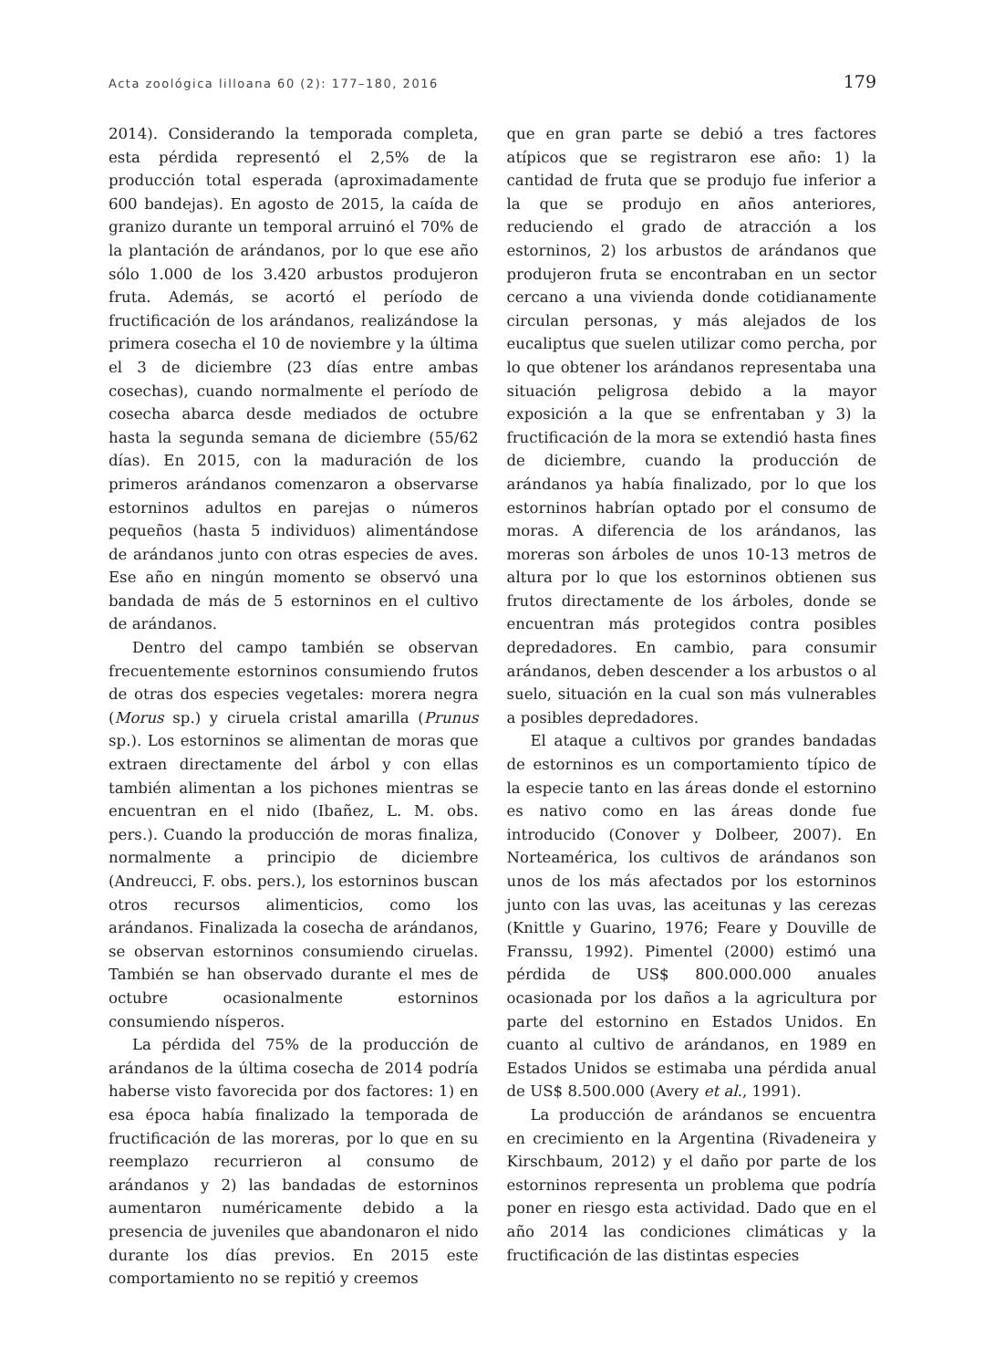Acta zoológica lilloana 60 (2): 177–180, 2016 179
2014). Considerando la temporada completa, esta pérdida representó el 2,5% de la producción total esperada (aproximadamente 600 bandejas). En agosto de 2015, la caída de granizo durante un temporal arruinó el 70% de la plantación de arándanos, por lo que ese año sólo 1.000 de los 3.420 arbustos produjeron fruta. Además, se acortó el período de fructificación de los arándanos, realizándose la primera cosecha el 10 de noviembre y la última el 3 de diciembre (23 días entre ambas cosechas), cuando normalmente el período de cosecha abarca desde mediados de octubre hasta la segunda semana de diciembre (55/62 días). En 2015, con la maduración de los primeros arándanos comenzaron a observarse estorninos adultos en parejas o números pequeños (hasta 5 individuos) alimentándose de arándanos junto con otras especies de aves. Ese año en ningún momento se observó una bandada de más de 5 estorninos en el cultivo de arándanos.
Dentro del campo también se observan frecuentemente estorninos consumiendo frutos de otras dos especies vegetales: morera negra (Morus sp.) y ciruela cristal amarilla (Prunus sp.). Los estorninos se alimentan de moras que extraen directamente del árbol y con ellas también alimentan a los pichones mientras se encuentran en el nido (Ibañez, L. M. obs. pers.). Cuando la producción de moras finaliza, normalmente a principio de diciembre (Andreucci, F. obs. pers.), los estorninos buscan otros recursos alimenticios, como los arándanos. Finalizada la cosecha de arándanos, se observan estorninos consumiendo ciruelas. También se han observado durante el mes de octubre ocasionalmente estorninos consumiendo nísperos.
La pérdida del 75% de la producción de arándanos de la última cosecha de 2014 podría haberse visto favorecida por dos factores: 1) en esa época había finalizado la temporada de fructificación de las moreras, por lo que en su reemplazo recurrieron al consumo de arándanos y 2) las bandadas de estorninos aumentaron numéricamente debido a la presencia de juveniles que abandonaron el nido durante los días previos. En 2015 este comportamiento no se repitió y creemos
que en gran parte se debió a tres factores atípicos que se registraron ese año: 1) la cantidad de fruta que se produjo fue inferior a la que se produjo en años anteriores, reduciendo el grado de atracción a los estorninos, 2) los arbustos de arándanos que produjeron fruta se encontraban en un sector cercano a una vivienda donde cotidianamente circulan personas, y más alejados de los eucaliptus que suelen utilizar como percha, por lo que obtener los arándanos representaba una situación peligrosa debido a la mayor exposición a la que se enfrentaban y 3) la fructificación de la mora se extendió hasta fines de diciembre, cuando la producción de arándanos ya había finalizado, por lo que los estorninos habrían optado por el consumo de moras. A diferencia de los arándanos, las moreras son árboles de unos 10-13 metros de altura por lo que los estorninos obtienen sus frutos directamente de los árboles, donde se encuentran más protegidos contra posibles depredadores. En cambio, para consumir arándanos, deben descender a los arbustos o al suelo, situación en la cual son más vulnerables a posibles depredadores.
El ataque a cultivos por grandes bandadas de estorninos es un comportamiento típico de la especie tanto en las áreas donde el estornino es nativo como en las áreas donde fue introducido (Conover y Dolbeer, 2007). En Norteamérica, los cultivos de arándanos son unos de los más afectados por los estorninos junto con las uvas, las aceitunas y las cerezas (Knittle y Guarino, 1976; Feare y Douville de Franssu, 1992). Pimentel (2000) estimó una pérdida de US$ 800.000.000 anuales ocasionada por los daños a la agricultura por parte del estornino en Estados Unidos. En cuanto al cultivo de arándanos, en 1989 en Estados Unidos se estimaba una pérdida anual de US$ 8.500.000 (Avery et al., 1991).
La producción de arándanos se encuentra en crecimiento en la Argentina (Rivadeneira y Kirschbaum, 2012) y el daño por parte de los estorninos representa un problema que podría poner en riesgo esta actividad. Dado que en el año 2014 las condiciones climáticas y la fructificación de las distintas especies